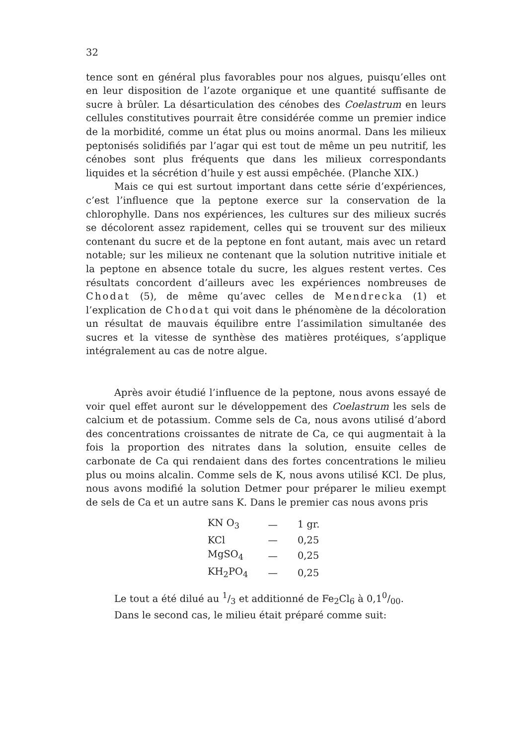32
tence sont en général plus favorables pour nos algues, puisqu’elles ont en leur disposition de l’azote organique et une quantité suffisante de sucre à brûler. La désarticulation des cénobes des Coelastrum en leurs cellules constitutives pourrait être considérée comme un premier indice de la morbidité, comme un état plus ou moins anormal. Dans les milieux peptonisés solidifiés par l’agar qui est tout de même un peu nutritif, les cénobes sont plus fréquents que dans les milieux correspondants liquides et la sécrétion d’huile y est aussi empêchée. (Planche XIX.)
Mais ce qui est surtout important dans cette série d’expériences, c’est l’influence que la peptone exerce sur la conservation de la chlorophylle. Dans nos expériences, les cultures sur des milieux sucrés se décolorent assez rapidement, celles qui se trouvent sur des milieux contenant du sucre et de la peptone en font autant, mais avec un retard notable; sur les milieux ne contenant que la solution nutritive initiale et la peptone en absence totale du sucre, les algues restent vertes. Ces résultats concordent d’ailleurs avec les expériences nombreuses de Chodat (5), de même qu’avec celles de Mendrecka (1) et l’explication de Chodat qui voit dans le phénomène de la décoloration un résultat de mauvais équilibre entre l’assimilation simultanée des sucres et la vitesse de synthèse des matières protéiques, s’applique intégralement au cas de notre algue.
Après avoir étudié l’influence de la peptone, nous avons essayé de voir quel effet auront sur le développement des Coelastrum les sels de calcium et de potassium. Comme sels de Ca, nous avons utilisé d’abord des concentrations croissantes de nitrate de Ca, ce qui augmentait à la fois la proportion des nitrates dans la solution, ensuite celles de carbonate de Ca qui rendaient dans des fortes concentrations le milieu plus ou moins alcalin. Comme sels de K, nous avons utilisé KCl. De plus, nous avons modifié la solution Detmer pour préparer le milieu exempt de sels de Ca et un autre sans K. Dans le premier cas nous avons pris
| KN O<sub>3</sub> | — | 1 gr. |
| KCl | — | 0,25 |
| MgSO<sub>4</sub> | — | 0,25 |
| KH<sub>2</sub>PO<sub>4</sub> | — | 0,25 |
Le tout a été dilué au 1/3 et additionné de Fe<sub>2</sub>Cl<sub>6</sub> à 0,10/00.
Dans le second cas, le milieu était préparé comme suit: